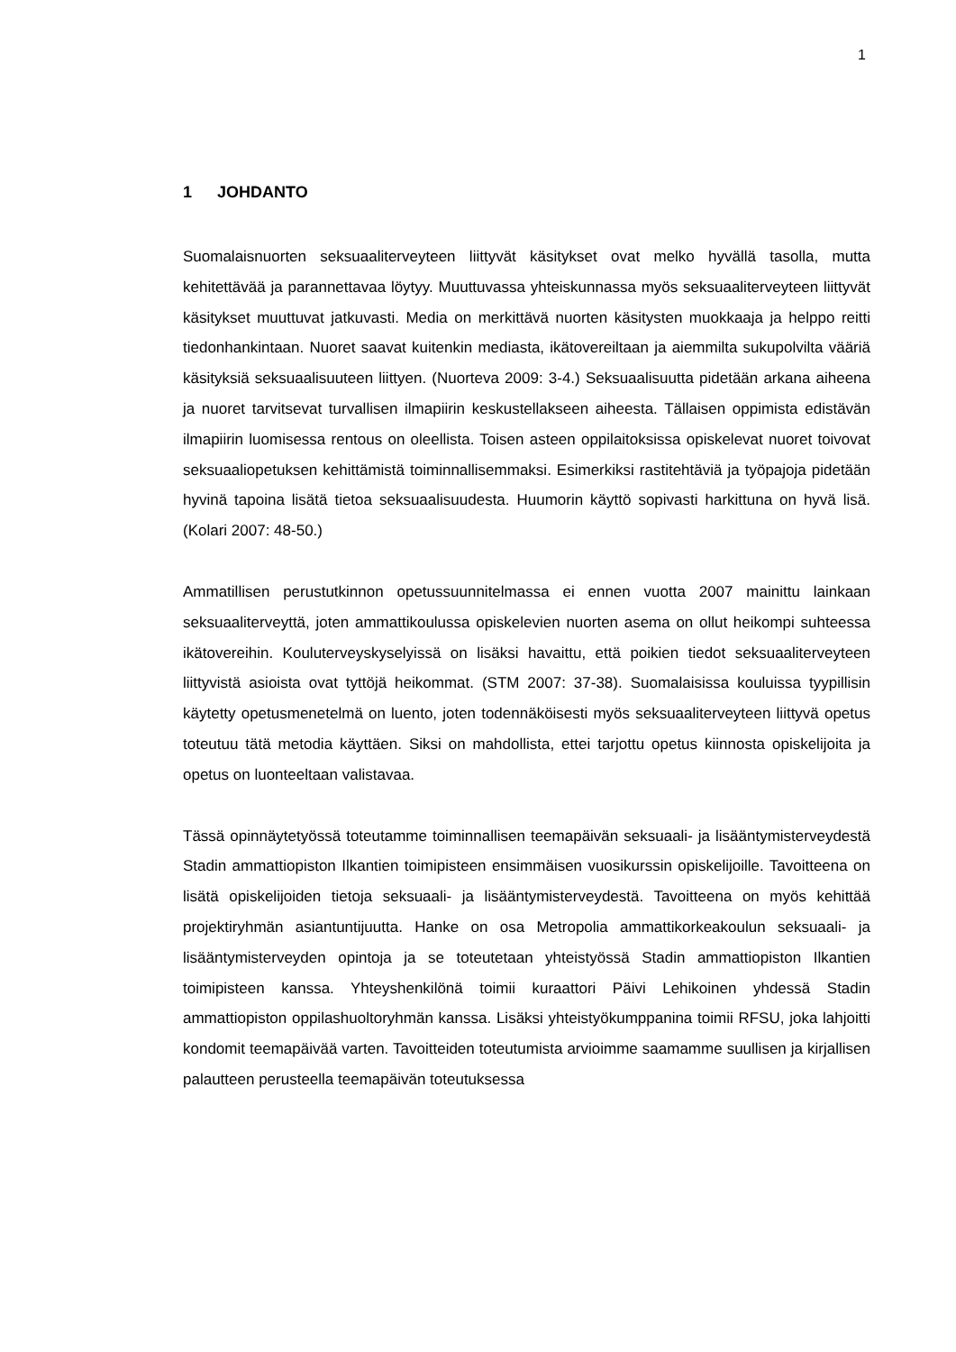1
1 JOHDANTO
Suomalaisnuorten seksuaaliterveyteen liittyvät käsitykset ovat melko hyvällä tasolla, mutta kehitettävää ja parannettavaa löytyy. Muuttuvassa yhteiskunnassa myös seksuaaliterveyteen liittyvät käsitykset muuttuvat jatkuvasti. Media on merkittävä nuorten käsitysten muokkaaja ja helppo reitti tiedonhankintaan. Nuoret saavat kuitenkin mediasta, ikätovereiltaan ja aiemmilta sukupolvilta vääriä käsityksiä seksuaalisuuteen liittyen. (Nuorteva 2009: 3-4.) Seksuaalisuutta pidetään arkana aiheena ja nuoret tarvitsevat turvallisen ilmapiirin keskustellakseen aiheesta. Tällaisen oppimista edistävän ilmapiirin luomisessa rentous on oleellista. Toisen asteen oppilaitoksissa opiskelevat nuoret toivovat seksuaaliopetuksen kehittämistä toiminnallisemmaksi. Esimerkiksi rastitehtäviä ja työpajoja pidetään hyvinä tapoina lisätä tietoa seksuaalisuudesta. Huumorin käyttö sopivasti harkittuna on hyvä lisä. (Kolari 2007: 48-50.)
Ammatillisen perustutkinnon opetussuunnitelmassa ei ennen vuotta 2007 mainittu lainkaan seksuaaliterveyttä, joten ammattikoulussa opiskelevien nuorten asema on ollut heikompi suhteessa ikätovereihin. Kouluterveyskyselyissä on lisäksi havaittu, että poikien tiedot seksuaaliterveyteen liittyvistä asioista ovat tyttöjä heikommat. (STM 2007: 37-38). Suomalaisissa kouluissa tyypillisin käytetty opetusmenetelmä on luento, joten todennäköisesti myös seksuaaliterveyteen liittyvä opetus toteutuu tätä metodia käyttäen. Siksi on mahdollista, ettei tarjottu opetus kiinnosta opiskelijoita ja opetus on luonteeltaan valistavaa.
Tässä opinnäytetyössä toteutamme toiminnallisen teemapäivän seksuaali- ja lisääntymisterveydestä Stadin ammattiopiston Ilkantien toimipisteen ensimmäisen vuosikurssin opiskelijoille. Tavoitteena on lisätä opiskelijoiden tietoja seksuaali- ja lisääntymisterveydestä. Tavoitteena on myös kehittää projektiryhmän asiantuntijuutta. Hanke on osa Metropolia ammattikorkeakoulun seksuaali- ja lisääntymisterveyden opintoja ja se toteutetaan yhteistyössä Stadin ammattiopiston Ilkantien toimipisteen kanssa. Yhteyshenkilönä toimii kuraattori Päivi Lehikoinen yhdessä Stadin ammattiopiston oppilashuoltoryhmän kanssa. Lisäksi yhteistyökumppanina toimii RFSU, joka lahjoitti kondomit teemapäivää varten. Tavoitteiden toteutumista arvioimme saamamme suullisen ja kirjallisen palautteen perusteella teemapäivän toteutuksessa